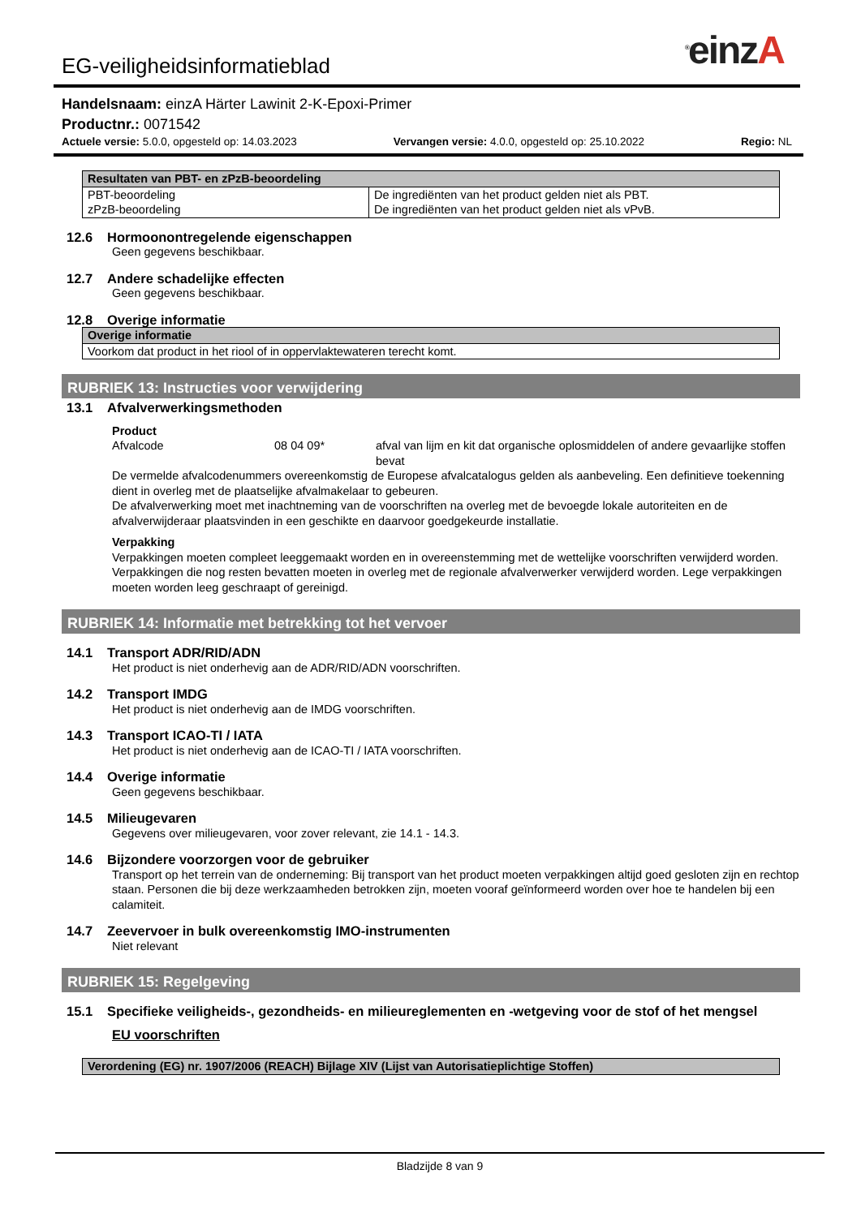<sup>®</sup>einzA
EG-veiligheidsinformatieblad
Handelsnaam: einzA Härter Lawinit 2-K-Epoxi-Primer
Productnr.: 0071542
Actuele versie: 5.0.0, opgesteld op: 14.03.2023 Vervangen versie: 4.0.0, opgesteld op: 25.10.2022 Regio: NL
| Resultaten van PBT- en zPzB-beoordeling | |
| --- | --- |
| PBT-beoordeling zPzB-beoordeling | De ingrediënten van het product gelden niet als PBT. De ingrediënten van het product gelden niet als vPvB. |
12.6 Hormoonontregelende eigenschappen
Geen gegevens beschikbaar.
12.7 Andere schadelijke effecten
Geen gegevens beschikbaar.
12.8 Overige informatie
| Overige informatie |
| --- |
| Voorkom dat product in het riool of in oppervlaktewateren terecht komt. |
RUBRIEK 13: Instructies voor verwijdering
13.1 Afvalverwerkingsmethoden
Product
Afvalcode 08 04 09* afval van lijm en kit dat organische oplosmiddelen of andere gevaarlijke stoffen bevat
De vermelde afvalcodenummers overeenkomstig de Europese afvalcatalogus gelden als aanbeveling. Een definitieve toekenning dient in overleg met de plaatselijke afvalmakelaar to gebeuren.
De afvalverwerking moet met inachtneming van de voorschriften na overleg met de bevoegde lokale autoriteiten en de afvalverwijderaar plaatsvinden in een geschikte en daarvoor goedgekeurde installatie.
Verpakking
Verpakkingen moeten compleet leeggemaakt worden en in overeenstemming met de wettelijke voorschriften verwijderd worden. Verpakkingen die nog resten bevatten moeten in overleg met de regionale afvalverwerker verwijderd worden. Lege verpakkingen moeten worden leeg geschraapt of gereinigd.
RUBRIEK 14: Informatie met betrekking tot het vervoer
14.1 Transport ADR/RID/ADN
Het product is niet onderhevig aan de ADR/RID/ADN voorschriften.
14.2 Transport IMDG
Het product is niet onderhevig aan de IMDG voorschriften.
14.3 Transport ICAO-TI / IATA
Het product is niet onderhevig aan de ICAO-TI / IATA voorschriften.
14.4 Overige informatie
Geen gegevens beschikbaar.
14.5 Milieugevaren
Gegevens over milieugevaren, voor zover relevant, zie 14.1 - 14.3.
14.6 Bijzondere voorzorgen voor de gebruiker
Transport op het terrein van de onderneming: Bij transport van het product moeten verpakkingen altijd goed gesloten zijn en rechtop staan. Personen die bij deze werkzaamheden betrokken zijn, moeten vooraf geïnformeerd worden over hoe te handelen bij een calamiteit.
14.7 Zeevervoer in bulk overeenkomstig IMO-instrumenten
Niet relevant
RUBRIEK 15: Regelgeving
15.1 Specifieke veiligheids-, gezondheids- en milieureglementen en -wetgeving voor de stof of het mengsel
EU voorschriften
| Verordening (EG) nr. 1907/2006 (REACH) Bijlage XIV (Lijst van Autorisatieplichtige Stoffen) |
| --- |
Bladzijde 8 van 9